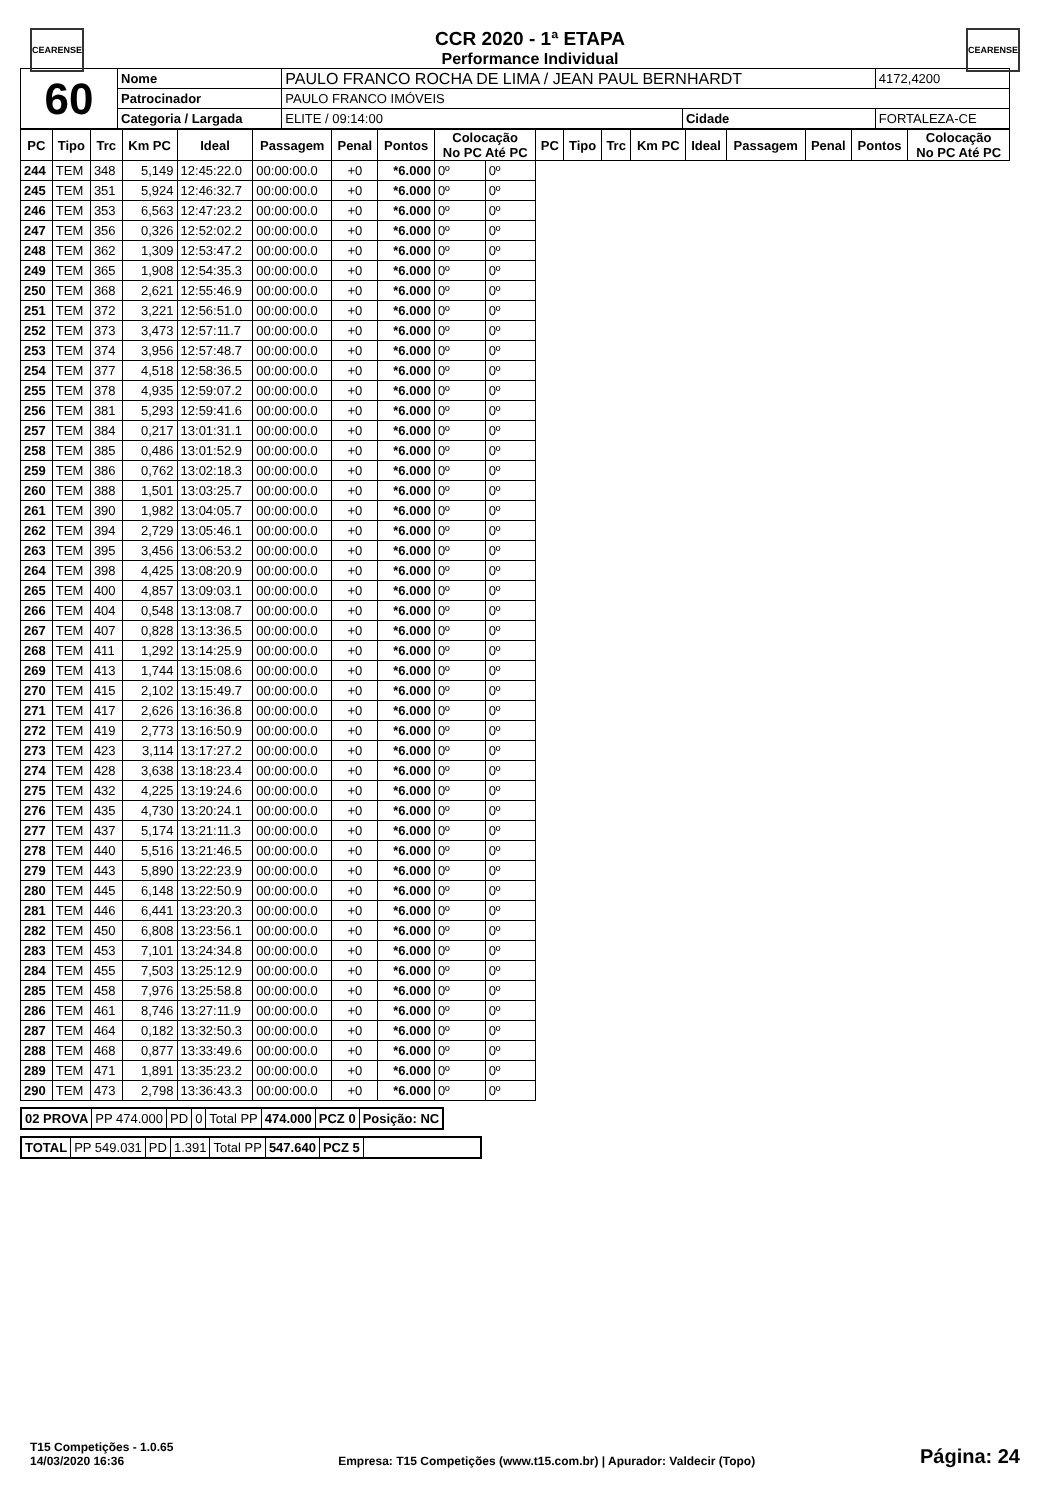CEARENSE CEARENSE
CCR 2020 - 1ª ETAPA
Performance Individual
| 60 | Nome | PAULO FRANCO ROCHA DE LIMA / JEAN PAUL BERNHARDT | | | 4172,4200 |
| | Patrocinador | PAULO FRANCO IMÓVEIS | | | |
| | Categoria / Largada | ELITE / 09:14:00 | Cidade | FORTALEZA-CE | |
| PC | Tipo | Trc | Km PC | Ideal | Passagem | Penal | Pontos | Colocação No PC Até PC | | PC | Tipo | Trc | Km PC | Ideal | Passagem | Penal | Pontos | Colocação No PC Até PC |
| --- | --- | --- | --- | --- | --- | --- | --- | --- | --- | --- | --- | --- | --- | --- | --- | --- | --- | --- |
| 244 | TEM | 348 | 5,149 | 12:45:22.0 | 00:00:00.0 | +0 | *6.000 | 0º | 0º | | | | | | | | | |
| 245 | TEM | 351 | 5,924 | 12:46:32.7 | 00:00:00.0 | +0 | *6.000 | 0º | 0º | | | | | | | | | |
| 246 | TEM | 353 | 6,563 | 12:47:23.2 | 00:00:00.0 | +0 | *6.000 | 0º | 0º | | | | | | | | | |
| 247 | TEM | 356 | 0,326 | 12:52:02.2 | 00:00:00.0 | +0 | *6.000 | 0º | 0º | | | | | | | | | |
| 248 | TEM | 362 | 1,309 | 12:53:47.2 | 00:00:00.0 | +0 | *6.000 | 0º | 0º | | | | | | | | | |
| 249 | TEM | 365 | 1,908 | 12:54:35.3 | 00:00:00.0 | +0 | *6.000 | 0º | 0º | | | | | | | | | |
| 250 | TEM | 368 | 2,621 | 12:55:46.9 | 00:00:00.0 | +0 | *6.000 | 0º | 0º | | | | | | | | | |
| 251 | TEM | 372 | 3,221 | 12:56:51.0 | 00:00:00.0 | +0 | *6.000 | 0º | 0º | | | | | | | | | |
| 252 | TEM | 373 | 3,473 | 12:57:11.7 | 00:00:00.0 | +0 | *6.000 | 0º | 0º | | | | | | | | | |
| 253 | TEM | 374 | 3,956 | 12:57:48.7 | 00:00:00.0 | +0 | *6.000 | 0º | 0º | | | | | | | | | |
| 254 | TEM | 377 | 4,518 | 12:58:36.5 | 00:00:00.0 | +0 | *6.000 | 0º | 0º | | | | | | | | | |
| 255 | TEM | 378 | 4,935 | 12:59:07.2 | 00:00:00.0 | +0 | *6.000 | 0º | 0º | | | | | | | | | |
| 256 | TEM | 381 | 5,293 | 12:59:41.6 | 00:00:00.0 | +0 | *6.000 | 0º | 0º | | | | | | | | | |
| 257 | TEM | 384 | 0,217 | 13:01:31.1 | 00:00:00.0 | +0 | *6.000 | 0º | 0º | | | | | | | | | |
| 258 | TEM | 385 | 0,486 | 13:01:52.9 | 00:00:00.0 | +0 | *6.000 | 0º | 0º | | | | | | | | | |
| 259 | TEM | 386 | 0,762 | 13:02:18.3 | 00:00:00.0 | +0 | *6.000 | 0º | 0º | | | | | | | | | |
| 260 | TEM | 388 | 1,501 | 13:03:25.7 | 00:00:00.0 | +0 | *6.000 | 0º | 0º | | | | | | | | | |
| 261 | TEM | 390 | 1,982 | 13:04:05.7 | 00:00:00.0 | +0 | *6.000 | 0º | 0º | | | | | | | | | |
| 262 | TEM | 394 | 2,729 | 13:05:46.1 | 00:00:00.0 | +0 | *6.000 | 0º | 0º | | | | | | | | | |
| 263 | TEM | 395 | 3,456 | 13:06:53.2 | 00:00:00.0 | +0 | *6.000 | 0º | 0º | | | | | | | | | |
| 264 | TEM | 398 | 4,425 | 13:08:20.9 | 00:00:00.0 | +0 | *6.000 | 0º | 0º | | | | | | | | | |
| 265 | TEM | 400 | 4,857 | 13:09:03.1 | 00:00:00.0 | +0 | *6.000 | 0º | 0º | | | | | | | | | |
| 266 | TEM | 404 | 0,548 | 13:13:08.7 | 00:00:00.0 | +0 | *6.000 | 0º | 0º | | | | | | | | | |
| 267 | TEM | 407 | 0,828 | 13:13:36.5 | 00:00:00.0 | +0 | *6.000 | 0º | 0º | | | | | | | | | |
| 268 | TEM | 411 | 1,292 | 13:14:25.9 | 00:00:00.0 | +0 | *6.000 | 0º | 0º | | | | | | | | | |
| 269 | TEM | 413 | 1,744 | 13:15:08.6 | 00:00:00.0 | +0 | *6.000 | 0º | 0º | | | | | | | | | |
| 270 | TEM | 415 | 2,102 | 13:15:49.7 | 00:00:00.0 | +0 | *6.000 | 0º | 0º | | | | | | | | | |
| 271 | TEM | 417 | 2,626 | 13:16:36.8 | 00:00:00.0 | +0 | *6.000 | 0º | 0º | | | | | | | | | |
| 272 | TEM | 419 | 2,773 | 13:16:50.9 | 00:00:00.0 | +0 | *6.000 | 0º | 0º | | | | | | | | | |
| 273 | TEM | 423 | 3,114 | 13:17:27.2 | 00:00:00.0 | +0 | *6.000 | 0º | 0º | | | | | | | | | |
| 274 | TEM | 428 | 3,638 | 13:18:23.4 | 00:00:00.0 | +0 | *6.000 | 0º | 0º | | | | | | | | | |
| 275 | TEM | 432 | 4,225 | 13:19:24.6 | 00:00:00.0 | +0 | *6.000 | 0º | 0º | | | | | | | | | |
| 276 | TEM | 435 | 4,730 | 13:20:24.1 | 00:00:00.0 | +0 | *6.000 | 0º | 0º | | | | | | | | | |
| 277 | TEM | 437 | 5,174 | 13:21:11.3 | 00:00:00.0 | +0 | *6.000 | 0º | 0º | | | | | | | | | |
| 278 | TEM | 440 | 5,516 | 13:21:46.5 | 00:00:00.0 | +0 | *6.000 | 0º | 0º | | | | | | | | | |
| 279 | TEM | 443 | 5,890 | 13:22:23.9 | 00:00:00.0 | +0 | *6.000 | 0º | 0º | | | | | | | | | |
| 280 | TEM | 445 | 6,148 | 13:22:50.9 | 00:00:00.0 | +0 | *6.000 | 0º | 0º | | | | | | | | | |
| 281 | TEM | 446 | 6,441 | 13:23:20.3 | 00:00:00.0 | +0 | *6.000 | 0º | 0º | | | | | | | | | |
| 282 | TEM | 450 | 6,808 | 13:23:56.1 | 00:00:00.0 | +0 | *6.000 | 0º | 0º | | | | | | | | | |
| 283 | TEM | 453 | 7,101 | 13:24:34.8 | 00:00:00.0 | +0 | *6.000 | 0º | 0º | | | | | | | | | |
| 284 | TEM | 455 | 7,503 | 13:25:12.9 | 00:00:00.0 | +0 | *6.000 | 0º | 0º | | | | | | | | | |
| 285 | TEM | 458 | 7,976 | 13:25:58.8 | 00:00:00.0 | +0 | *6.000 | 0º | 0º | | | | | | | | | |
| 286 | TEM | 461 | 8,746 | 13:27:11.9 | 00:00:00.0 | +0 | *6.000 | 0º | 0º | | | | | | | | | |
| 287 | TEM | 464 | 0,182 | 13:32:50.3 | 00:00:00.0 | +0 | *6.000 | 0º | 0º | | | | | | | | | |
| 288 | TEM | 468 | 0,877 | 13:33:49.6 | 00:00:00.0 | +0 | *6.000 | 0º | 0º | | | | | | | | | |
| 289 | TEM | 471 | 1,891 | 13:35:23.2 | 00:00:00.0 | +0 | *6.000 | 0º | 0º | | | | | | | | | |
| 290 | TEM | 473 | 2,798 | 13:36:43.3 | 00:00:00.0 | +0 | *6.000 | 0º | 0º | | | | | | | | | |
| 02 PROVA | PP 474.000 | PD | 0 | Total PP | 474.000 | PCZ 0 | Posição: NC |
| TOTAL | PP 549.031 | PD | 1.391 | Total PP | 547.640 | PCZ 5 | |
T15 Competições - 1.0.65
14/03/2020 16:36
Empresa: T15 Competições (www.t15.com.br) | Apurador: Valdecir (Topo)
Página: 24